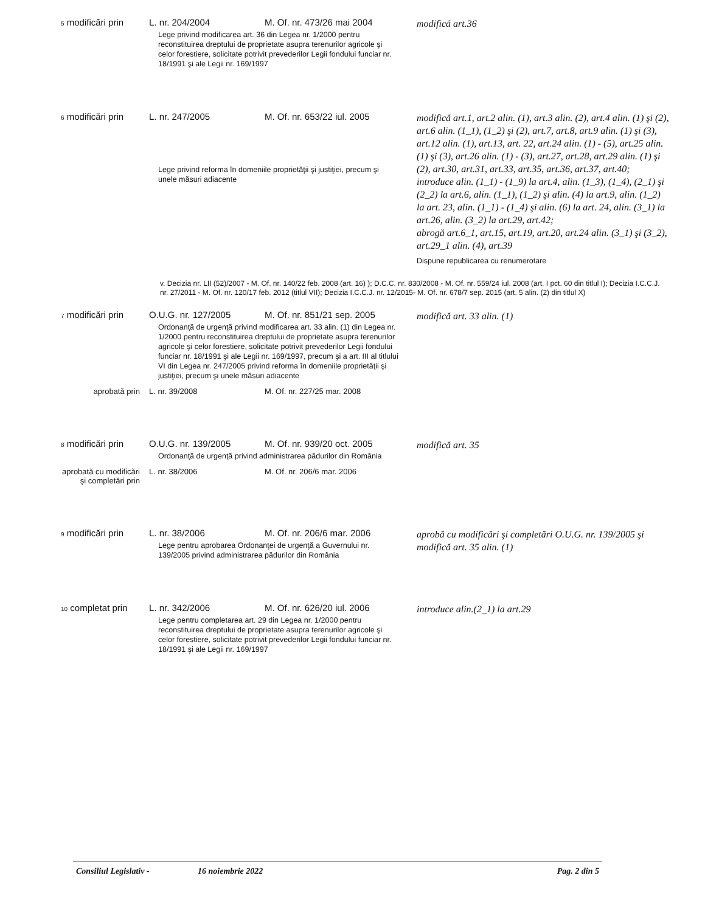| <sup>5</sup> modificări prin | L. nr. 204/2004 | M. Of. nr. 473/26 mai 2004 | modifică art.36 |
| | Lege privind modificarea art. 36 din Legea nr. 1/2000 pentru reconstituirea dreptului de proprietate asupra terenurilor agricole şi celor forestiere, solicitate potrivit prevederilor Legii fondului funciar nr. 18/1991 şi ale Legii nr. 169/1997 | | |
| <sup>6</sup> modificări prin | L. nr. 247/2005 | M. Of. nr. 653/22 iul. 2005 | modifică art.1, art.2 alin. (1), art.3 alin. (2), art.4 alin. (1) şi (2), art.6 alin. (1_1), (1_2) şi (2), art.7, art.8, art.9 alin. (1) şi (3), art.12 alin. (1), art.13, art. 22, art.24 alin. (1) - (5), art.25 alin. (1) şi (3), art.26 alin. (1) - (3), art.27, art.28, art.29 alin. (1) şi (2), art.30, art.31, art.33, art.35, art.36, art.37, art.40; introduce alin. (1_1) - (1_9) la art.4, alin. (1_3), (1_4), (2_1) şi (2_2) la art.6, alin. (1_1), (1_2) şi alin. (4) la art.9, alin. (1_2) la art. 23, alin. (1_1) - (1_4) şi alin. (6) la art. 24, alin. (3_1) la art.26, alin. (3_2) la art.29, art.42; abrogă art.6_1, art.15, art.19, art.20, art.24 alin. (3_1) şi (3_2), art.29_1 alin. (4), art.39 Dispune republicarea cu renumerotare |
| | Lege privind reforma în domeniile proprietăţii şi justiţiei, precum şi unele măsuri adiacente | | |
| v. Decizia nr. LII (52)/2007 - M. Of. nr. 140/22 feb. 2008 (art. 16) ); D.C.C. nr. 830/2008 - M. Of. nr. 559/24 iul. 2008 (art. I pct. 60 din titlul I); Decizia I.C.C.J. nr. 27/2011 - M. Of. nr. 120/17 feb. 2012 (titlul VII); Decizia I.C.C.J. nr. 12/2015- M. Of. nr. 678/7 sep. 2015 (art. 5 alin. (2) din titlul X) | | | |
| <sup>7</sup> modificări prin | O.U.G. nr. 127/2005 | M. Of. nr. 851/21 sep. 2005 | modifică art. 33 alin. (1) |
| | Ordonanţă de urgenţă privind modificarea art. 33 alin. (1) din Legea nr. 1/2000 pentru reconstituirea dreptului de proprietate asupra terenurilor agricole şi celor forestiere, solicitate potrivit prevederilor Legii fondului funciar nr. 18/1991 şi ale Legii nr. 169/1997, precum şi a art. III al titlului VI din Legea nr. 247/2005 privind reforma în domeniile proprietăţii şi justiţiei, precum şi unele măsuri adiacente | | |
| aprobată prin | L. nr. 39/2008 | M. Of. nr. 227/25 mar. 2008 | |
| <sup>8</sup> modificări prin | O.U.G. nr. 139/2005 | M. Of. nr. 939/20 oct. 2005 | modifică art. 35 |
| | Ordonanţă de urgenţă privind administrarea pădurilor din România | | |
| aprobată cu modificări şi completări prin | L. nr. 38/2006 | M. Of. nr. 206/6 mar. 2006 | |
| <sup>9</sup> modificări prin | L. nr. 38/2006 | M. Of. nr. 206/6 mar. 2006 | aprobă cu modificări şi completări O.U.G. nr. 139/2005 şi modifică art. 35 alin. (1) |
| | Lege pentru aprobarea Ordonanţei de urgenţă a Guvernului nr. 139/2005 privind administrarea pădurilor din România | | |
| <sup>10</sup> completat prin | L. nr. 342/2006 | M. Of. nr. 626/20 iul. 2006 | introduce alin.(2_1) la art.29 |
| | Lege pentru completarea art. 29 din Legea nr. 1/2000 pentru reconstituirea dreptului de proprietate asupra terenurilor agricole şi celor forestiere, solicitate potrivit prevederilor Legii fondului funciar nr. 18/1991 şi ale Legii nr. 169/1997 | | |
Consiliul Legislativ - 16 noiembrie 2022 Pag. 2 din 5